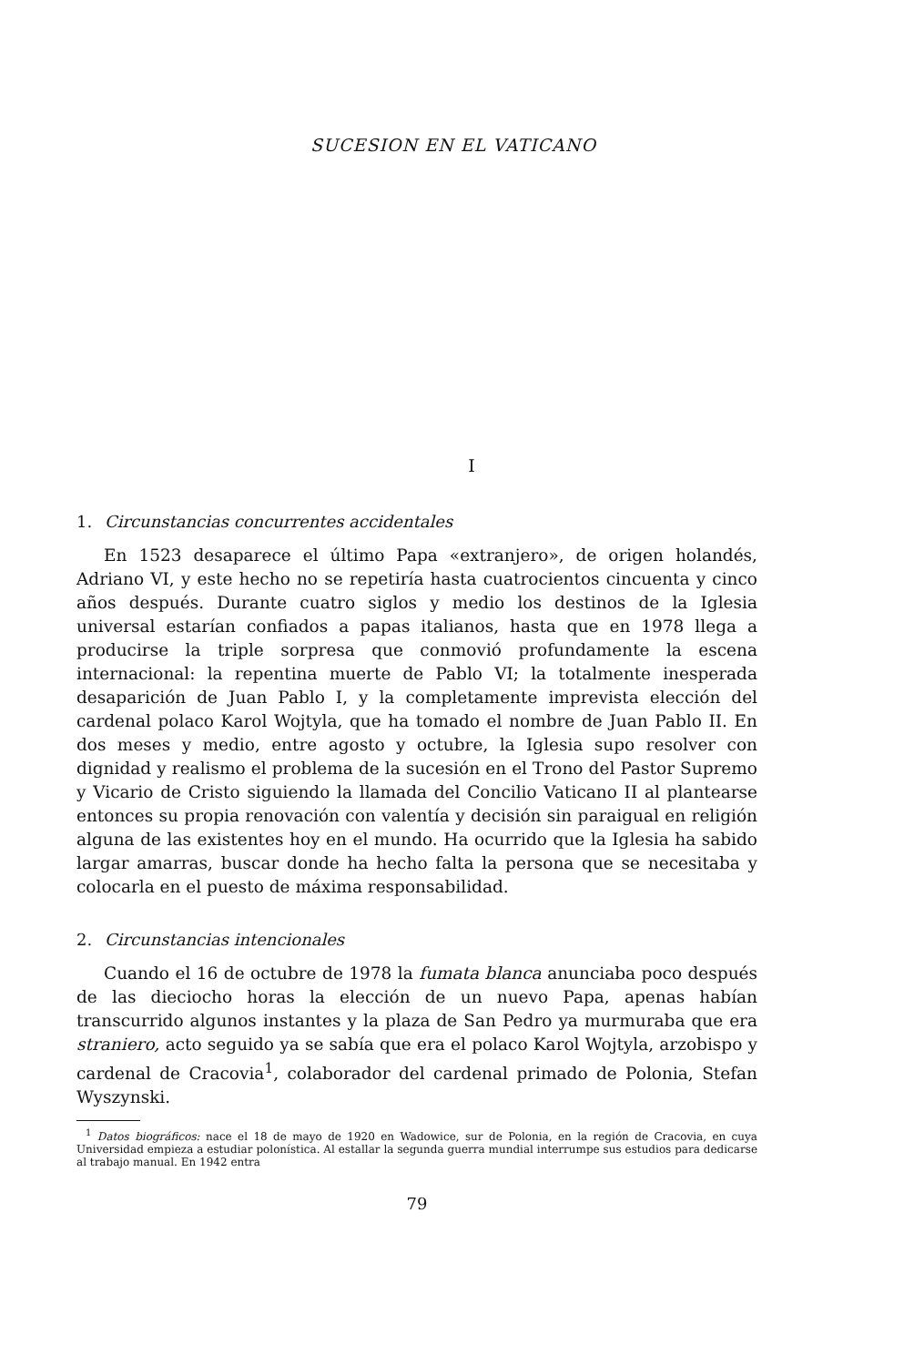SUCESION EN EL VATICANO
I
1. Circunstancias concurrentes accidentales
En 1523 desaparece el último Papa «extranjero», de origen holandés, Adriano VI, y este hecho no se repetiría hasta cuatrocientos cincuenta y cinco años después. Durante cuatro siglos y medio los destinos de la Iglesia universal estarían confiados a papas italianos, hasta que en 1978 llega a producirse la triple sorpresa que conmovió profundamente la escena internacional: la repentina muerte de Pablo VI; la totalmente inesperada desaparición de Juan Pablo I, y la completamente imprevista elección del cardenal polaco Karol Wojtyla, que ha tomado el nombre de Juan Pablo II. En dos meses y medio, entre agosto y octubre, la Iglesia supo resolver con dignidad y realismo el problema de la sucesión en el Trono del Pastor Supremo y Vicario de Cristo siguiendo la llamada del Concilio Vaticano II al plantearse entonces su propia renovación con valentía y decisión sin paraigual en religión alguna de las existentes hoy en el mundo. Ha ocurrido que la Iglesia ha sabido largar amarras, buscar donde ha hecho falta la persona que se necesitaba y colocarla en el puesto de máxima responsabilidad.
2. Circunstancias intencionales
Cuando el 16 de octubre de 1978 la fumata blanca anunciaba poco después de las dieciocho horas la elección de un nuevo Papa, apenas habían transcurrido algunos instantes y la plaza de San Pedro ya murmuraba que era straniero, acto seguido ya se sabía que era el polaco Karol Wojtyla, arzobispo y cardenal de Cracovia<sup>1</sup>, colaborador del cardenal primado de Polonia, Stefan Wyszynski.
<sup>1</sup> Datos biográficos: nace el 18 de mayo de 1920 en Wadowice, sur de Polonia, en la región de Cracovia, en cuya Universidad empieza a estudiar polonística. Al estallar la segunda guerra mundial interrumpe sus estudios para dedicarse al trabajo manual. En 1942 entra
79